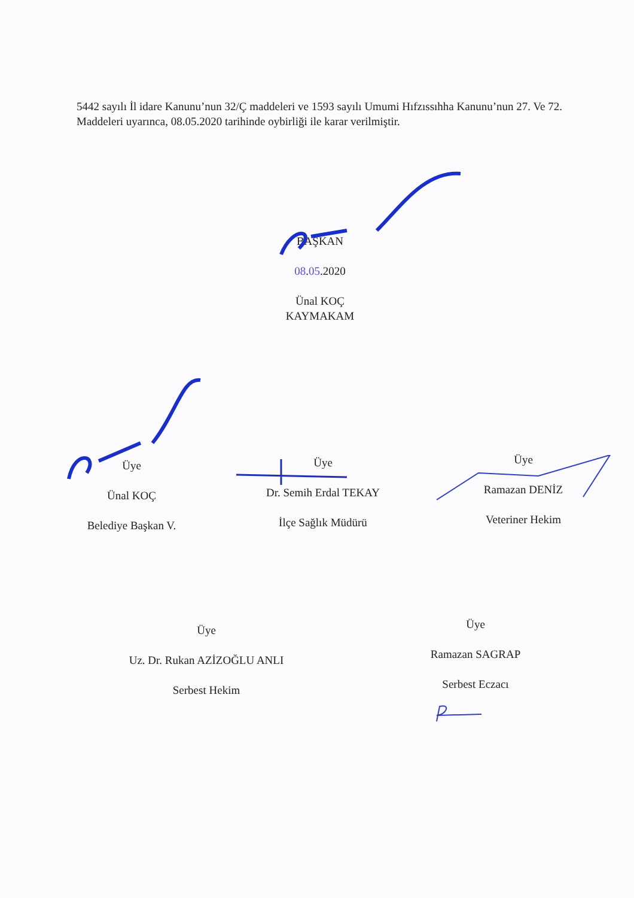5442 sayılı İl idare Kanunu’nun 32/Ç maddeleri ve 1593 sayılı Umumi Hıfzıssıhha Kanunu’nun 27. Ve 72. Maddeleri uyarınca, 08.05.2020 tarihinde oybirliği ile karar verilmiştir.
BAŞKAN
08.05.2020
Ünal KOÇ
KAYMAKAM
Üye
Ünal KOÇ
Belediye Başkan V.
Üye
Dr. Semih Erdal TEKAY
İlçe Sağlık Müdürü
Üye
Ramazan DENİZ
Veteriner Hekim
Üye
Uz. Dr. Rukan AZİZOĞLU ANLI
Serbest Hekim
Üye
Ramazan SAGRAP
Serbest Eczacı